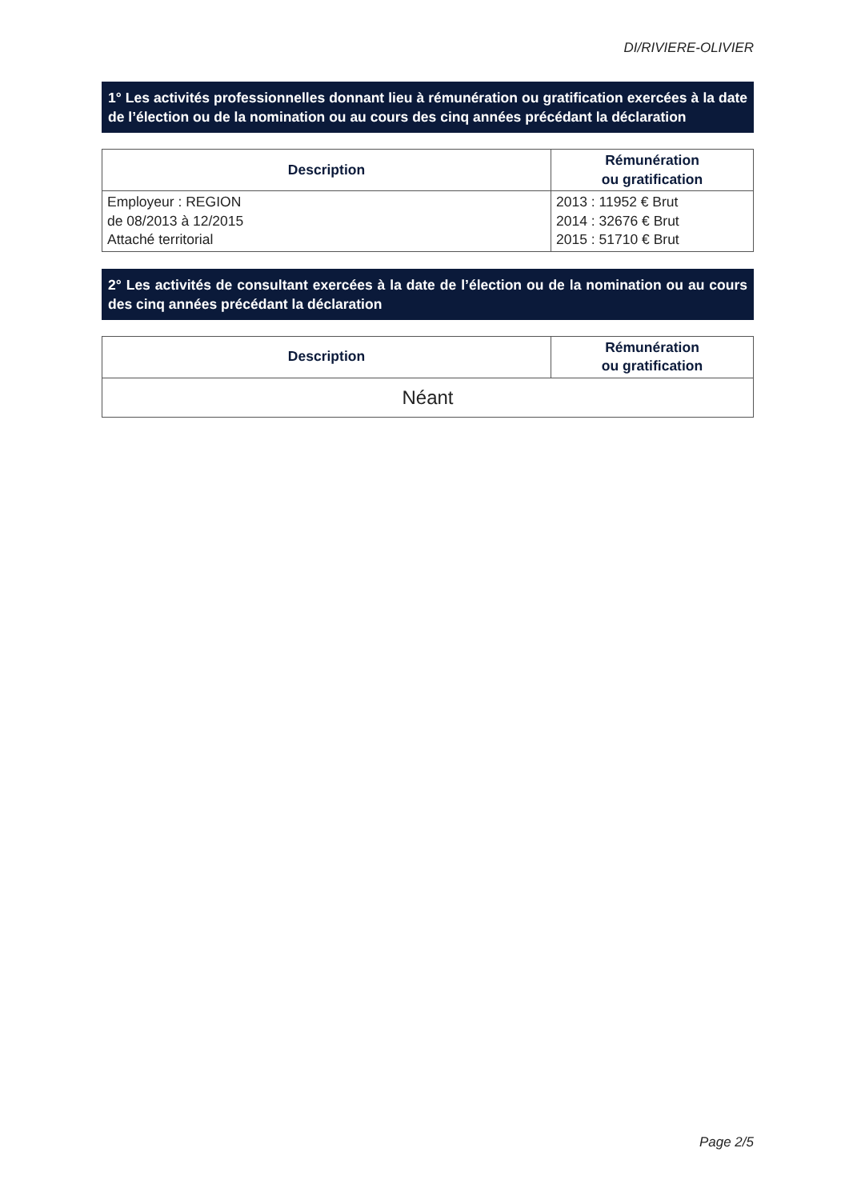DI/RIVIERE-OLIVIER
1° Les activités professionnelles donnant lieu à rémunération ou gratification exercées à la date de l’élection ou de la nomination ou au cours des cinq années précédant la déclaration
| Description | Rémunération ou gratification |
| --- | --- |
| Employeur : REGION de 08/2013 à 12/2015 Attaché territorial | 2013 : 11952 € Brut 2014 : 32676 € Brut 2015 : 51710 € Brut |
2° Les activités de consultant exercées à la date de l’élection ou de la nomination ou au cours des cinq années précédant la déclaration
| Description | Rémunération ou gratification |
| --- | --- |
| Néant | |
Page 2/5